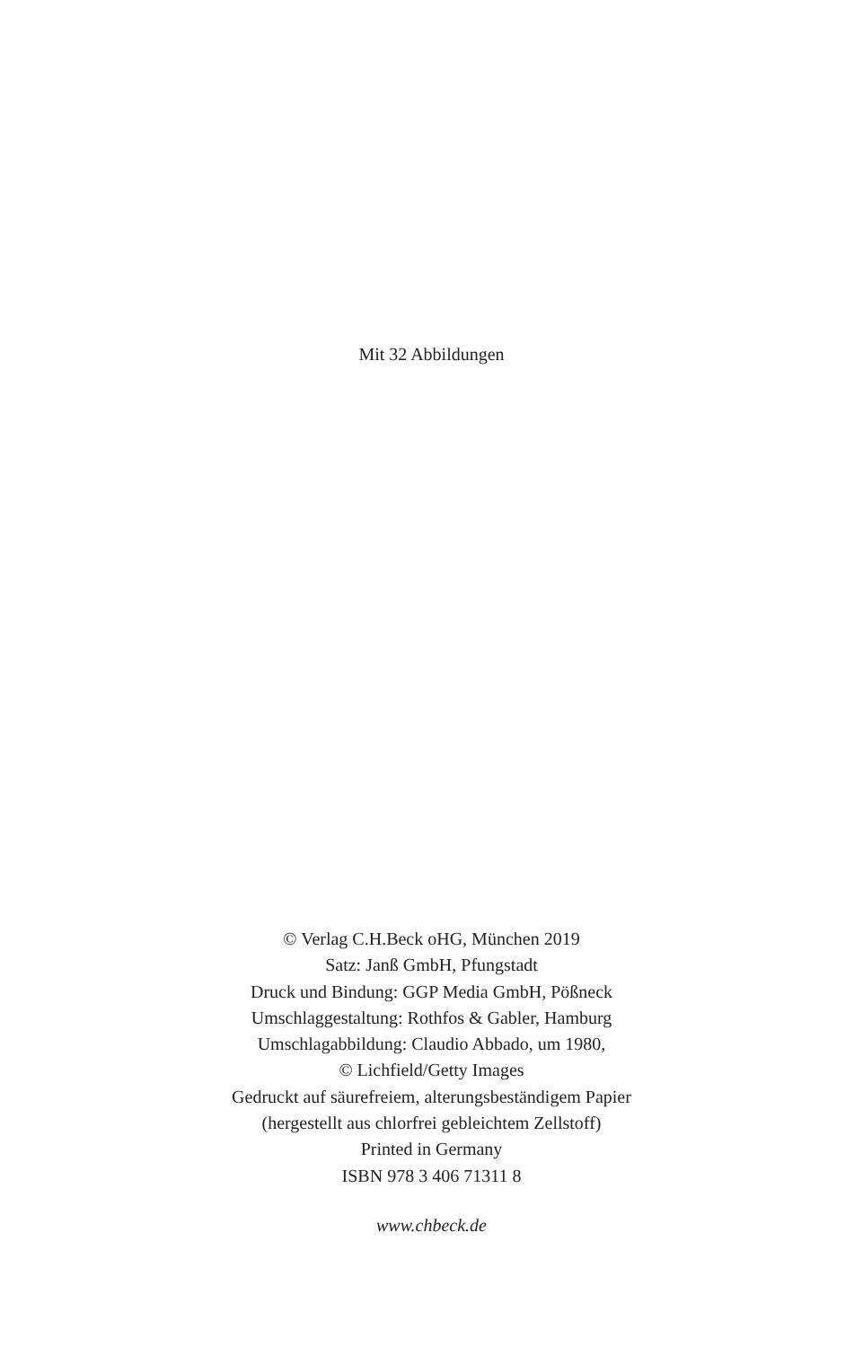Mit 32 Abbildungen
© Verlag C.H.Beck oHG, München 2019
Satz: Janß GmbH, Pfungstadt
Druck und Bindung: GGP Media GmbH, Pößneck
Umschlaggestaltung: Rothfos & Gabler, Hamburg
Umschlagabbildung: Claudio Abbado, um 1980,
© Lichfield/Getty Images
Gedruckt auf säurefreiem, alterungsbeständigem Papier
(hergestellt aus chlorfrei gebleichtem Zellstoff)
Printed in Germany
ISBN 978 3 406 71311 8
www.chbeck.de